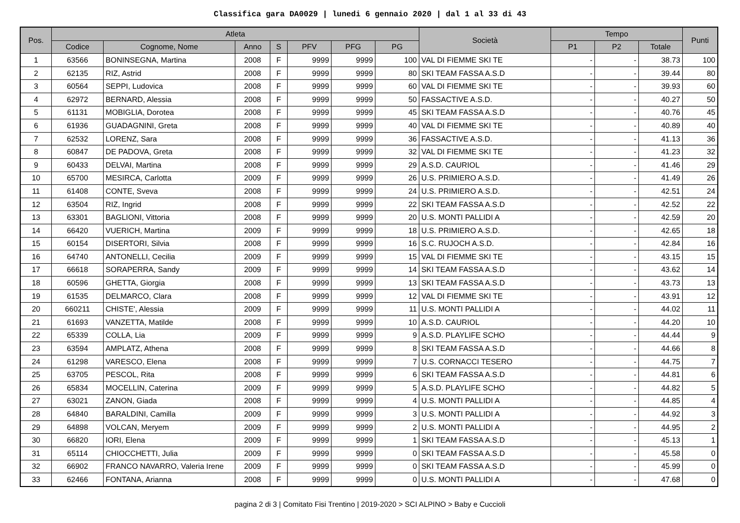Classifica gara DA0029 | lunedi 6 gennaio 2020 | dal 1 al 33 di 43
| Pos. | Atleta | | | | | | | Società | Tempo | | | Punti |
| --- | --- | --- | --- | --- | --- | --- | --- | --- | --- | --- | --- | --- |
| | Codice | Cognome, Nome | Anno | S | PFV | PFG | PG | | P1 | P2 | Totale | |
| 1 | 63566 | BONINSEGNA, Martina | 2008 | F | 9999 | 9999 | 100 | VAL DI FIEMME SKI TE | - | - | 38.73 | 100 |
| 2 | 62135 | RIZ, Astrid | 2008 | F | 9999 | 9999 | 80 | SKI TEAM FASSA A.S.D | - | - | 39.44 | 80 |
| 3 | 60564 | SEPPI, Ludovica | 2008 | F | 9999 | 9999 | 60 | VAL DI FIEMME SKI TE | - | - | 39.93 | 60 |
| 4 | 62972 | BERNARD, Alessia | 2008 | F | 9999 | 9999 | 50 | FASSACTIVE A.S.D. | - | - | 40.27 | 50 |
| 5 | 61131 | MOBIGLIA, Dorotea | 2008 | F | 9999 | 9999 | 45 | SKI TEAM FASSA A.S.D | - | - | 40.76 | 45 |
| 6 | 61936 | GUADAGNINI, Greta | 2008 | F | 9999 | 9999 | 40 | VAL DI FIEMME SKI TE | - | - | 40.89 | 40 |
| 7 | 62532 | LORENZ, Sara | 2008 | F | 9999 | 9999 | 36 | FASSACTIVE A.S.D. | - | - | 41.13 | 36 |
| 8 | 60847 | DE PADOVA, Greta | 2008 | F | 9999 | 9999 | 32 | VAL DI FIEMME SKI TE | - | - | 41.23 | 32 |
| 9 | 60433 | DELVAI, Martina | 2008 | F | 9999 | 9999 | 29 | A.S.D. CAURIOL | - | - | 41.46 | 29 |
| 10 | 65700 | MESIRCA, Carlotta | 2009 | F | 9999 | 9999 | 26 | U.S. PRIMIERO A.S.D. | - | - | 41.49 | 26 |
| 11 | 61408 | CONTE, Sveva | 2008 | F | 9999 | 9999 | 24 | U.S. PRIMIERO A.S.D. | - | - | 42.51 | 24 |
| 12 | 63504 | RIZ, Ingrid | 2008 | F | 9999 | 9999 | 22 | SKI TEAM FASSA A.S.D | - | - | 42.52 | 22 |
| 13 | 63301 | BAGLIONI, Vittoria | 2008 | F | 9999 | 9999 | 20 | U.S. MONTI PALLIDI A | - | - | 42.59 | 20 |
| 14 | 66420 | VUERICH, Martina | 2009 | F | 9999 | 9999 | 18 | U.S. PRIMIERO A.S.D. | - | - | 42.65 | 18 |
| 15 | 60154 | DISERTORI, Silvia | 2008 | F | 9999 | 9999 | 16 | S.C. RUJOCH A.S.D. | - | - | 42.84 | 16 |
| 16 | 64740 | ANTONELLI, Cecilia | 2009 | F | 9999 | 9999 | 15 | VAL DI FIEMME SKI TE | - | - | 43.15 | 15 |
| 17 | 66618 | SORAPERRA, Sandy | 2009 | F | 9999 | 9999 | 14 | SKI TEAM FASSA A.S.D | - | - | 43.62 | 14 |
| 18 | 60596 | GHETTA, Giorgia | 2008 | F | 9999 | 9999 | 13 | SKI TEAM FASSA A.S.D | - | - | 43.73 | 13 |
| 19 | 61535 | DELMARCO, Clara | 2008 | F | 9999 | 9999 | 12 | VAL DI FIEMME SKI TE | - | - | 43.91 | 12 |
| 20 | 660211 | CHISTE', Alessia | 2009 | F | 9999 | 9999 | 11 | U.S. MONTI PALLIDI A | - | - | 44.02 | 11 |
| 21 | 61693 | VANZETTA, Matilde | 2008 | F | 9999 | 9999 | 10 | A.S.D. CAURIOL | - | - | 44.20 | 10 |
| 22 | 65339 | COLLA, Lia | 2009 | F | 9999 | 9999 | 9 | A.S.D. PLAYLIFE SCHO | - | - | 44.44 | 9 |
| 23 | 63594 | AMPLATZ, Athena | 2008 | F | 9999 | 9999 | 8 | SKI TEAM FASSA A.S.D | - | - | 44.66 | 8 |
| 24 | 61298 | VARESCO, Elena | 2008 | F | 9999 | 9999 | 7 | U.S. CORNACCI TESERO | - | - | 44.75 | 7 |
| 25 | 63705 | PESCOL, Rita | 2008 | F | 9999 | 9999 | 6 | SKI TEAM FASSA A.S.D | - | - | 44.81 | 6 |
| 26 | 65834 | MOCELLIN, Caterina | 2009 | F | 9999 | 9999 | 5 | A.S.D. PLAYLIFE SCHO | - | - | 44.82 | 5 |
| 27 | 63021 | ZANON, Giada | 2008 | F | 9999 | 9999 | 4 | U.S. MONTI PALLIDI A | - | - | 44.85 | 4 |
| 28 | 64840 | BARALDINI, Camilla | 2009 | F | 9999 | 9999 | 3 | U.S. MONTI PALLIDI A | - | - | 44.92 | 3 |
| 29 | 64898 | VOLCAN, Meryem | 2009 | F | 9999 | 9999 | 2 | U.S. MONTI PALLIDI A | - | - | 44.95 | 2 |
| 30 | 66820 | IORI, Elena | 2009 | F | 9999 | 9999 | 1 | SKI TEAM FASSA A.S.D | - | - | 45.13 | 1 |
| 31 | 65114 | CHIOCCHETTI, Julia | 2009 | F | 9999 | 9999 | 0 | SKI TEAM FASSA A.S.D | - | - | 45.58 | 0 |
| 32 | 66902 | FRANCO NAVARRO, Valeria Irene | 2009 | F | 9999 | 9999 | 0 | SKI TEAM FASSA A.S.D | - | - | 45.99 | 0 |
| 33 | 62466 | FONTANA, Arianna | 2008 | F | 9999 | 9999 | 0 | U.S. MONTI PALLIDI A | - | - | 47.68 | 0 |
pagina 2 di 3 | Comitato Fisi Trentino | 2019-2020 > SCI ALPINO > Baby e Cuccioli